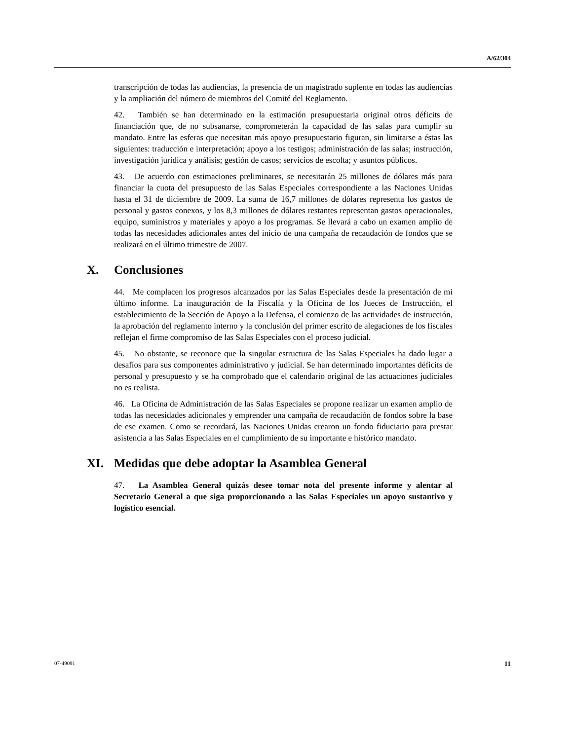A/62/304
transcripción de todas las audiencias, la presencia de un magistrado suplente en todas las audiencias y la ampliación del número de miembros del Comité del Reglamento.
42. También se han determinado en la estimación presupuestaria original otros déficits de financiación que, de no subsanarse, comprometerán la capacidad de las salas para cumplir su mandato. Entre las esferas que necesitan más apoyo presupuestario figuran, sin limitarse a éstas las siguientes: traducción e interpretación; apoyo a los testigos; administración de las salas; instrucción, investigación jurídica y análisis; gestión de casos; servicios de escolta; y asuntos públicos.
43. De acuerdo con estimaciones preliminares, se necesitarán 25 millones de dólares más para financiar la cuota del presupuesto de las Salas Especiales correspondiente a las Naciones Unidas hasta el 31 de diciembre de 2009. La suma de 16,7 millones de dólares representa los gastos de personal y gastos conexos, y los 8,3 millones de dólares restantes representan gastos operacionales, equipo, suministros y materiales y apoyo a los programas. Se llevará a cabo un examen amplio de todas las necesidades adicionales antes del inicio de una campaña de recaudación de fondos que se realizará en el último trimestre de 2007.
X. Conclusiones
44. Me complacen los progresos alcanzados por las Salas Especiales desde la presentación de mi último informe. La inauguración de la Fiscalía y la Oficina de los Jueces de Instrucción, el establecimiento de la Sección de Apoyo a la Defensa, el comienzo de las actividades de instrucción, la aprobación del reglamento interno y la conclusión del primer escrito de alegaciones de los fiscales reflejan el firme compromiso de las Salas Especiales con el proceso judicial.
45. No obstante, se reconoce que la singular estructura de las Salas Especiales ha dado lugar a desafíos para sus componentes administrativo y judicial. Se han determinado importantes déficits de personal y presupuesto y se ha comprobado que el calendario original de las actuaciones judiciales no es realista.
46. La Oficina de Administración de las Salas Especiales se propone realizar un examen amplio de todas las necesidades adicionales y emprender una campaña de recaudación de fondos sobre la base de ese examen. Como se recordará, las Naciones Unidas crearon un fondo fiduciario para prestar asistencia a las Salas Especiales en el cumplimiento de su importante e histórico mandato.
XI. Medidas que debe adoptar la Asamblea General
47. La Asamblea General quizás desee tomar nota del presente informe y alentar al Secretario General a que siga proporcionando a las Salas Especiales un apoyo sustantivo y logístico esencial.
07-49091 11